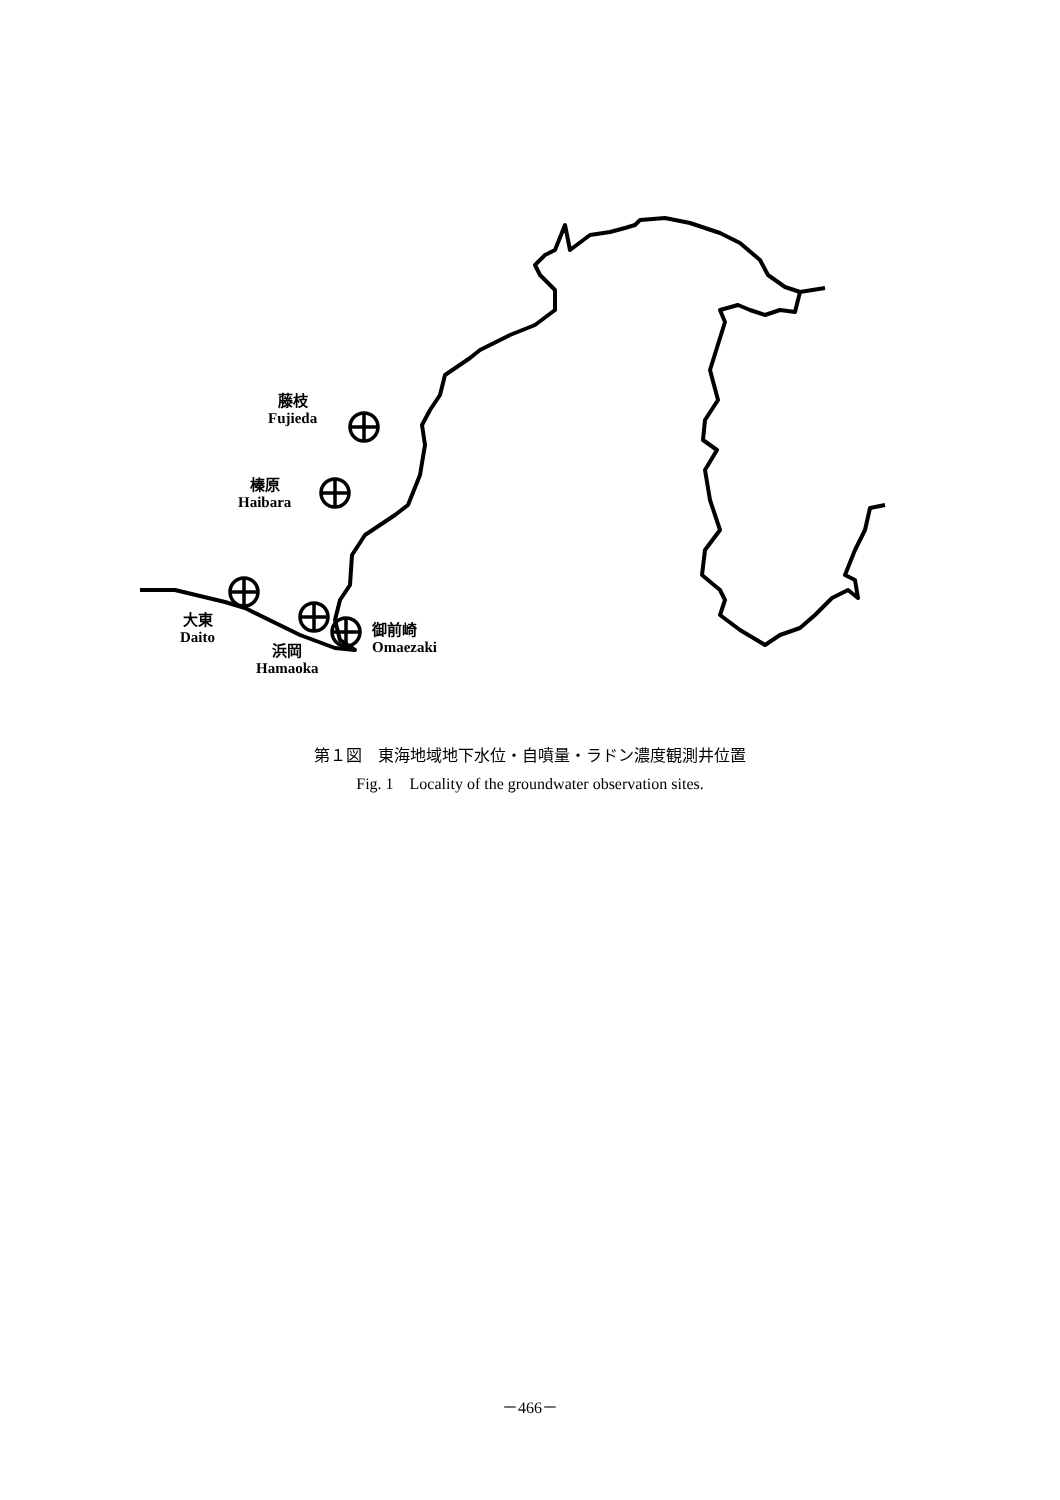藤枝
Fujieda
榛原
Haibara
大東
Daito
浜岡
Hamaoka
御前崎
Omaezaki
第１図　東海地域地下水位・自噴量・ラドン濃度観測井位置
Fig. 1　Locality of the groundwater observation sites.
－466－